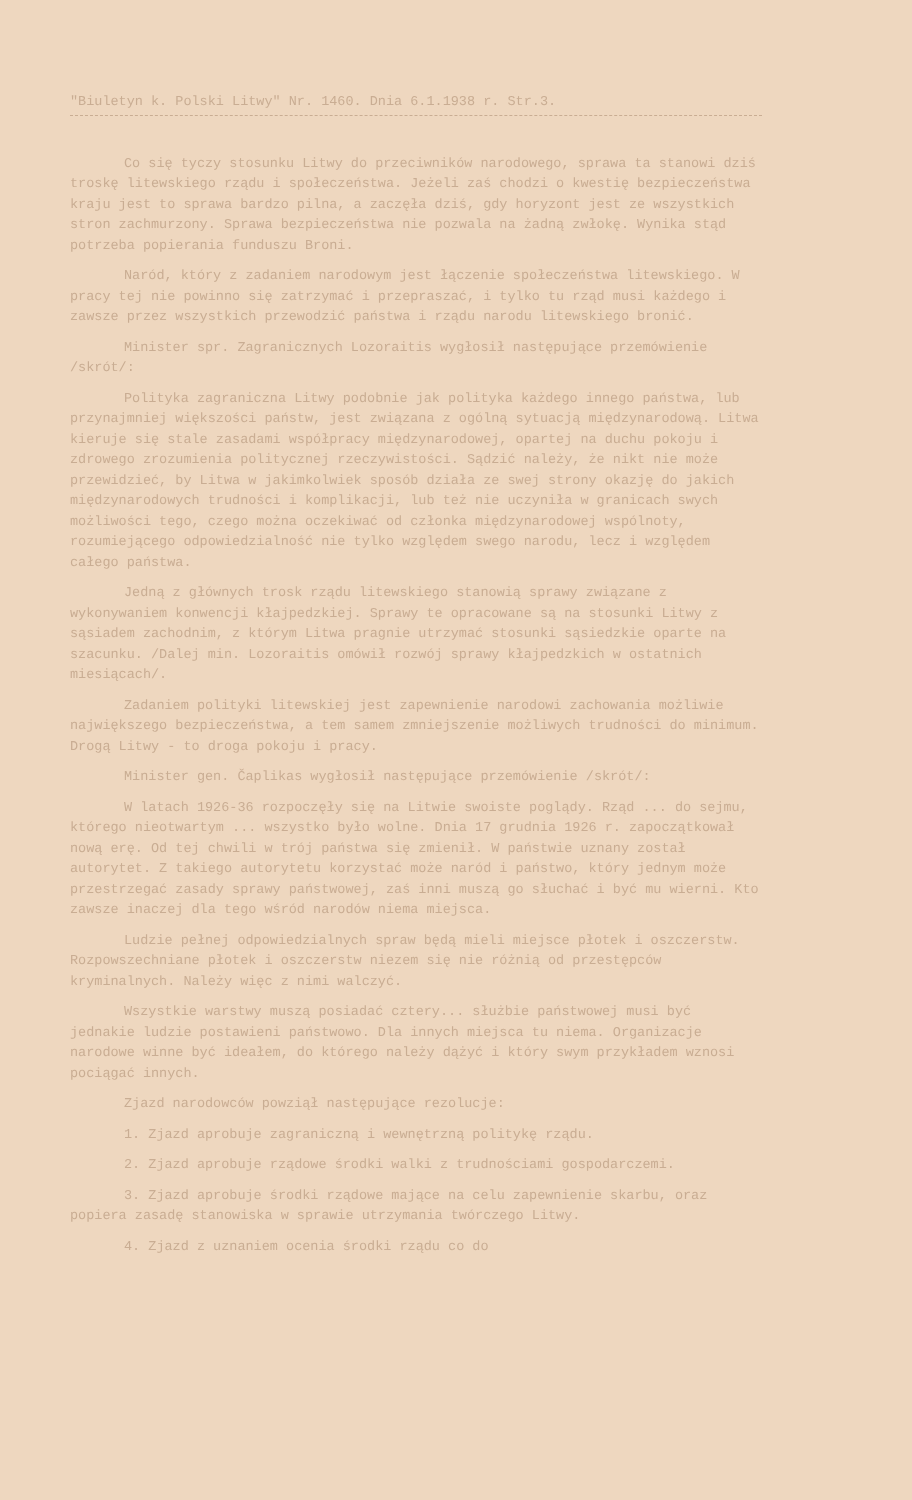"Biuletyn k. Polski Litwy" Nr. 1460. Dnia 6.1.1938 r. Str.3.
Co się tyczy stosunku Litwy do przeciwników narodowego, sprawa ta stanowi dziś troskę litewskiego rządu i społeczeństwa. Jeżeli zaś chodzi o kwestię bezpieczeństwa kraju jest to sprawa bardzo pilna, a zaczęła dziś, gdy horyzont jest ze wszystkich stron zachmurzony. Sprawa bezpieczeństwa nie pozwala na żadną zwłokę. Wynika stąd potrzeba popierania funduszu Broni.
Naród, który z zadaniem narodowym jest łączenie społeczeństwa litewskiego. W pracy tej nie powinno się zatrzymać i przepraszać, i tylko tu rząd musi każdego i zawsze przez wszystkich przewodzić państwa i rządu narodu litewskiego bronić.
Minister spr. Zagranicznych Lozoraitis wygłosił następujące przemówienie /skrót/:
Polityka zagraniczna Litwy podobnie jak polityka każdego innego państwa, lub przynajmniej większości państw, jest związana z ogólną sytuacją międzynarodową. Litwa kieruje się stale zasadami współpracy międzynarodowej, opartej na duchu pokoju i zdrowego zrozumienia politycznej rzeczywistości. Sądzić należy, że nikt nie może przewidzieć, by Litwa w jakimkolwiek sposób działa ze swej strony okazję do jakich międzynarodowych trudności i komplikacji, lub też nie uczyniła w granicach swych możliwości tego, czego można oczekiwać od członka międzynarodowej wspólnoty, rozumiejącego odpowiedzialność nie tylko względem swego narodu, lecz i względem całego państwa.
Jedną z głównych trosk rządu litewskiego stanowią sprawy związane z wykonywaniem konwencji kłajpedzkiej. Sprawy te opracowane są na stosunki Litwy z sąsiadem zachodnim, z którym Litwa pragnie utrzymać stosunki sąsiedzkie oparte na szacunku. /Dalej min. Lozoraitis omówił rozwój sprawy kłajpedzkich w ostatnich miesiącach/.
Zadaniem polityki litewskiej jest zapewnienie narodowi zachowania możliwie największego bezpieczeństwa, a tem samem zmniejszenie możliwych trudności do minimum. Drogą Litwy - to droga pokoju i pracy.
Minister gen. Čaplikas wygłosił następujące przemówienie /skrót/:
W latach 1926-36 rozpoczęły się na Litwie swoiste poglądy. Rząd ... do sejmu, którego nieotwartym ... wszystko było wolne. Dnia 17 grudnia 1926 r. zapoczątkował nową erę. Od tej chwili w trój państwa się zmienił. W państwie uznany został autorytet. Z takiego autorytetu korzystać może naród i państwo, który jednym może przestrzegać zasady sprawy państwowej, zaś inni muszą go słuchać i być mu wierni. Kto zawsze inaczej dla tego wśród narodów niema miejsca.
Ludzie pełnej odpowiedzialnych spraw będą mieli miejsce płotek i oszczerstw. Rozpowszechniane płotek i oszczerstw niezem się nie różnią od przestępców kryminalnych. Należy więc z nimi walczyć.
Wszystkie warstwy muszą posiadać cztery... służbie państwowej musi być jednakie ludzie postawieni państwowo. Dla innych miejsca tu niema. Organizacje narodowe winne być ideałem, do którego należy dążyć i który swym przykładem wznosi pociągać innych.
Zjazd narodowców powziął następujące rezolucje:
1. Zjazd aprobuje zagraniczną i wewnętrzną politykę rządu.
2. Zjazd aprobuje rządowe środki walki z trudnościami gospodarczemi.
3. Zjazd aprobuje środki rządowe mające na celu zapewnienie skarbu, oraz popiera zasadę stanowiska w sprawie utrzymania twórczego Litwy.
4. Zjazd z uznaniem ocenia środki rządu co do